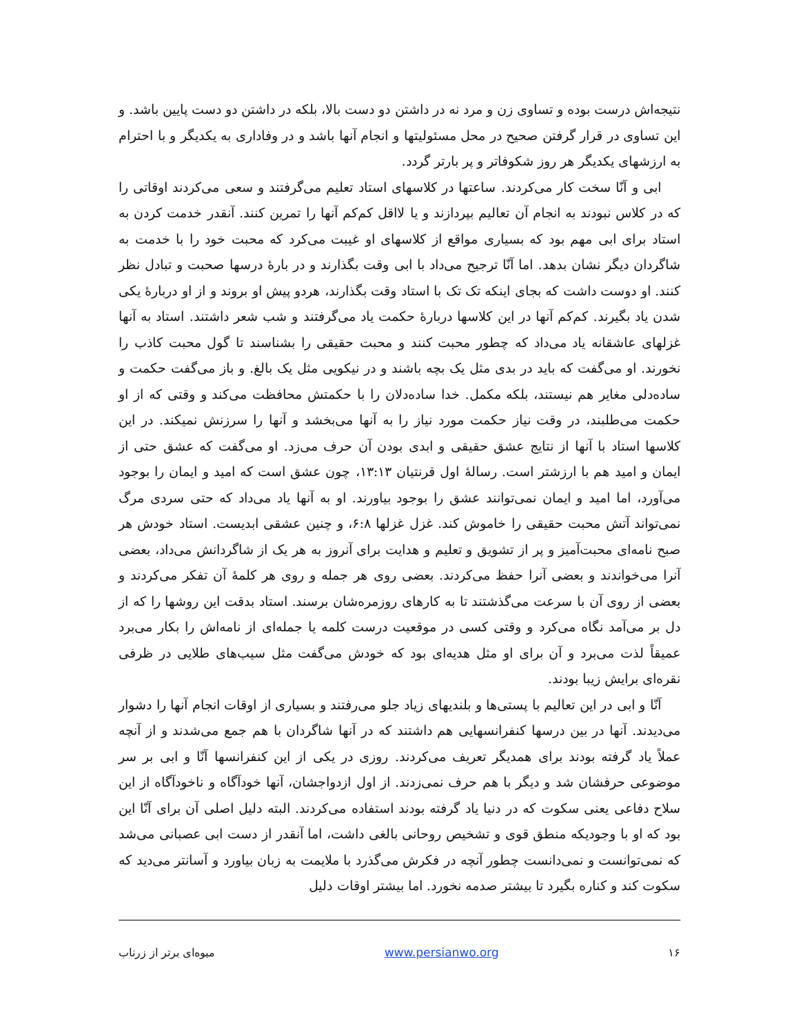نتیجه‌اش درست بوده و تساوی زن و مرد نه در داشتن دو دست بالا، بلکه در داشتن دو دست پایین باشد. و این تساوی در قرار گرفتن صحیح در محل مسئولیتها و انجام آنها باشد و در وفاداری به یکدیگر و با احترام به ارزشهای یکدیگر هر روز شکوفاتر و پر بارتر گردد.
ابی و آنّا سخت کار می‌کردند. ساعتها در کلاسهای استاد تعلیم می‌گرفتند و سعی می‌کردند اوقاتی را که در کلاس نبودند به انجام آن تعالیم بپردازند و یا لااقل کم‌کم آنها را تمرین کنند. آنقدر خدمت کردن به استاد برای ابی مهم بود که بسیاری مواقع از کلاسهای او غیبت می‌کرد که محبت خود را با خدمت به شاگردان دیگر نشان بدهد. اما آنّا ترجیح می‌داد با ابی وقت بگذارند و در بارهٔ درسها صحبت و تبادل نظر کنند. او دوست داشت که بجای اینکه تک تک با استاد وقت بگذارند، هردو پیش او بروند و از او دربارهٔ یکی شدن یاد بگیرند. کم‌کم آنها در این کلاسها دربارهٔ حکمت یاد می‌گرفتند و شب شعر داشتند. استاد به آنها غزلهای عاشقانه یاد می‌داد که چطور محبت کنند و محبت حقیقی را بشناسند تا گول محبت کاذب را نخورند. او می‌گفت که باید در بدی مثل یک بچه باشند و در نیکویی مثل یک بالغ. و باز می‌گفت حکمت و ساده‌دلی مغایر هم نیستند، بلکه مکمل. خدا ساده‌دلان را با حکمتش محافظت می‌کند و وقتی که از او حکمت می‌طلبند، در وقت نیاز حکمت مورد نیاز را به آنها می‌بخشد و آنها را سرزنش نمیکند. در این کلاسها استاد با آنها از نتایج عشق حقیقی و ابدی بودن آن حرف می‌زد. او می‌گفت که عشق حتی از ایمان و امید هم با ارزشتر است. رسالهٔ اول قرنتیان ۱۳:۱۳، چون عشق است که امید و ایمان را بوجود می‌آورد، اما امید و ایمان نمی‌توانند عشق را بوجود بیاورند. او به آنها یاد می‌داد که حتی سردی مرگ نمی‌تواند آتش محبت حقیقی را خاموش کند. غزل غزلها ۶:۸، و چنین عشقی ابدیست. استاد خودش هر صبح نامه‌ای محبت‌آمیز و پر از تشویق و تعلیم و هدایت برای آنروز به هر یک از شاگردانش می‌داد، بعضی آنرا می‌خواندند و بعضی آنرا حفظ می‌کردند. بعضی روی هر جمله و روی هر کلمهٔ آن تفکر می‌کردند و بعضی از روی آن با سرعت می‌گذشتند تا به کارهای روزمره‌شان برسند. استاد بدقت این روشها را که از دل بر می‌آمد نگاه می‌کرد و وقتی کسی در موقعیت درست کلمه یا جمله‌ای از نامه‌اش را بکار می‌برد عمیقاً لذت می‌برد و آن برای او مثل هدیه‌ای بود که خودش می‌گفت مثل سیب‌های طلایی در ظرفی نقره‌ای برایش زیبا بودند.
آنّا و ابی در این تعالیم با پستی‌ها و بلندیهای زیاد جلو می‌رفتند و بسیاری از اوقات انجام آنها را دشوار می‌دیدند. آنها در بین درسها کنفرانسهایی هم داشتند که در آنها شاگردان با هم جمع می‌شدند و از آنچه عملاً یاد گرفته بودند برای همدیگر تعریف می‌کردند. روزی در یکی از این کنفرانسها آنّا و ابی بر سر موضوعی حرفشان شد و دیگر با هم حرف نمی‌زدند. از اول ازدواجشان، آنها خودآگاه و ناخودآگاه از این سلاح دفاعی یعنی سکوت که در دنیا یاد گرفته بودند استفاده می‌کردند. البته دلیل اصلی آن برای آنّا این بود که او با وجودیکه منطق قوی و تشخیص روحانی بالغی داشت، اما آنقدر از دست ابی عصبانی می‌شد که نمی‌توانست و نمی‌دانست چطور آنچه در فکرش می‌گذرد با ملایمت به زبان بیاورد و آسانتر می‌دید که سکوت کند و کناره بگیرد تا بیشتر صدمه نخورد. اما بیشتر اوقات دلیل
۱۶ www.persianwo.org میوه‌ای برتر از زرناب